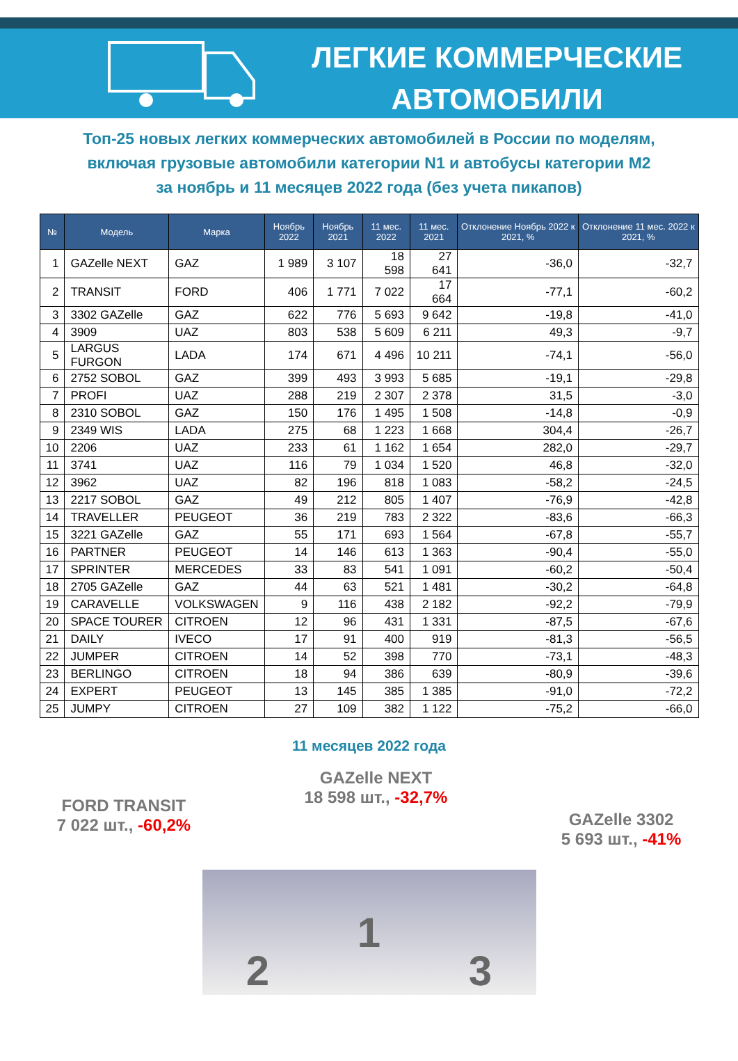ЛЕГКИЕ КОММЕРЧЕСКИЕ
АВТОМОБИЛИ
Топ-25 новых легких коммерческих автомобилей в России по моделям,
включая грузовые автомобили категории N1 и автобусы категории M2
за ноябрь и 11 месяцев 2022 года (без учета пикапов)
| № | Модель | Марка | Ноябрь 2022 | Ноябрь 2021 | 11 мес. 2022 | 11 мес. 2021 | Отклонение Ноябрь 2022 к 2021, % | Отклонение 11 мес. 2022 к 2021, % |
| --- | --- | --- | --- | --- | --- | --- | --- | --- |
| 1 | GAZelle NEXT | GAZ | 1 989 | 3 107 | 18 598 | 27 641 | -36,0 | -32,7 |
| 2 | TRANSIT | FORD | 406 | 1 771 | 7 022 | 17 664 | -77,1 | -60,2 |
| 3 | 3302 GAZelle | GAZ | 622 | 776 | 5 693 | 9 642 | -19,8 | -41,0 |
| 4 | 3909 | UAZ | 803 | 538 | 5 609 | 6 211 | 49,3 | -9,7 |
| 5 | LARGUS FURGON | LADA | 174 | 671 | 4 496 | 10 211 | -74,1 | -56,0 |
| 6 | 2752 SOBOL | GAZ | 399 | 493 | 3 993 | 5 685 | -19,1 | -29,8 |
| 7 | PROFI | UAZ | 288 | 219 | 2 307 | 2 378 | 31,5 | -3,0 |
| 8 | 2310 SOBOL | GAZ | 150 | 176 | 1 495 | 1 508 | -14,8 | -0,9 |
| 9 | 2349 WIS | LADA | 275 | 68 | 1 223 | 1 668 | 304,4 | -26,7 |
| 10 | 2206 | UAZ | 233 | 61 | 1 162 | 1 654 | 282,0 | -29,7 |
| 11 | 3741 | UAZ | 116 | 79 | 1 034 | 1 520 | 46,8 | -32,0 |
| 12 | 3962 | UAZ | 82 | 196 | 818 | 1 083 | -58,2 | -24,5 |
| 13 | 2217 SOBOL | GAZ | 49 | 212 | 805 | 1 407 | -76,9 | -42,8 |
| 14 | TRAVELLER | PEUGEOT | 36 | 219 | 783 | 2 322 | -83,6 | -66,3 |
| 15 | 3221 GAZelle | GAZ | 55 | 171 | 693 | 1 564 | -67,8 | -55,7 |
| 16 | PARTNER | PEUGEOT | 14 | 146 | 613 | 1 363 | -90,4 | -55,0 |
| 17 | SPRINTER | MERCEDES | 33 | 83 | 541 | 1 091 | -60,2 | -50,4 |
| 18 | 2705 GAZelle | GAZ | 44 | 63 | 521 | 1 481 | -30,2 | -64,8 |
| 19 | CARAVELLE | VOLKSWAGEN | 9 | 116 | 438 | 2 182 | -92,2 | -79,9 |
| 20 | SPACE TOURER | CITROEN | 12 | 96 | 431 | 1 331 | -87,5 | -67,6 |
| 21 | DAILY | IVECO | 17 | 91 | 400 | 919 | -81,3 | -56,5 |
| 22 | JUMPER | CITROEN | 14 | 52 | 398 | 770 | -73,1 | -48,3 |
| 23 | BERLINGO | CITROEN | 18 | 94 | 386 | 639 | -80,9 | -39,6 |
| 24 | EXPERT | PEUGEOT | 13 | 145 | 385 | 1 385 | -91,0 | -72,2 |
| 25 | JUMPY | CITROEN | 27 | 109 | 382 | 1 122 | -75,2 | -66,0 |
11 месяцев 2022 года
FORD TRANSIT
7 022 шт., -60,2%
GAZelle NEXT
18 598 шт., -32,7%
GAZelle 3302
5 693 шт., -41%
2 1 3